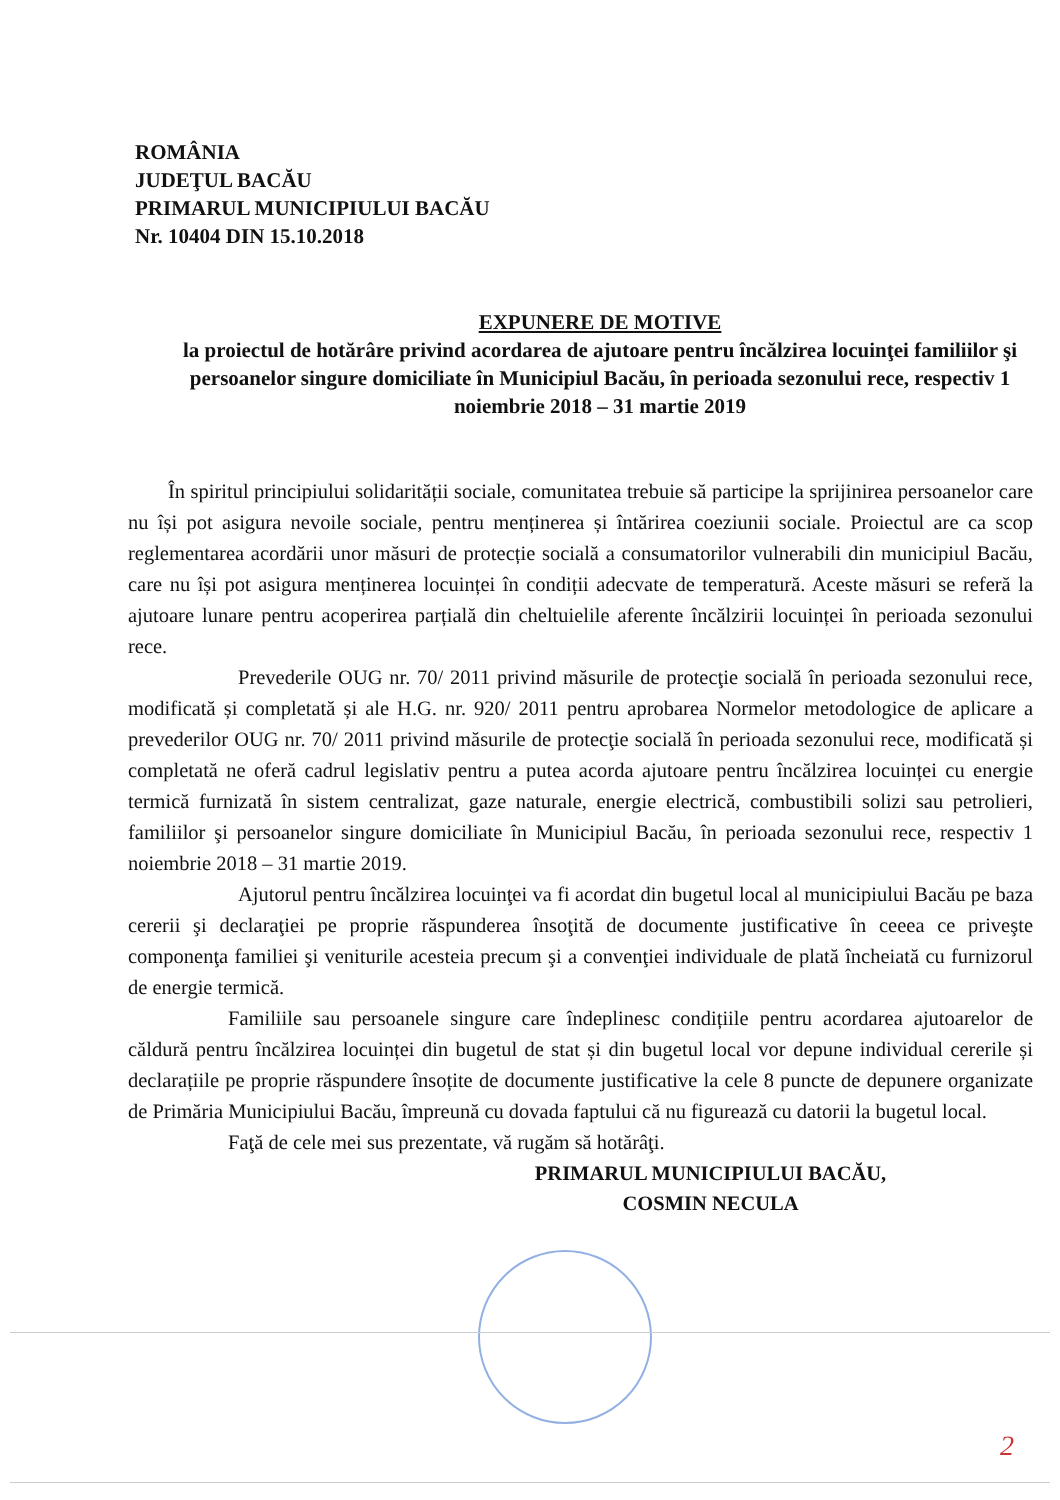ROMÂNIA
JUDEŢUL BACĂU
PRIMARUL MUNICIPIULUI BACĂU
Nr. 10404 DIN 15.10.2018
EXPUNERE DE MOTIVE
la proiectul de hotărâre privind acordarea de ajutoare pentru încălzirea locuinţei familiilor şi persoanelor singure domiciliate în Municipiul Bacău, în perioada sezonului rece, respectiv 1 noiembrie 2018 – 31 martie 2019
În spiritul principiului solidarității sociale, comunitatea trebuie să participe la sprijinirea persoanelor care nu își pot asigura nevoile sociale, pentru menținerea și întărirea coeziunii sociale. Proiectul are ca scop reglementarea acordării unor măsuri de protecție socială a consumatorilor vulnerabili din municipiul Bacău, care nu își pot asigura menținerea locuinței în condiții adecvate de temperatură. Aceste măsuri se referă la ajutoare lunare pentru acoperirea parțială din cheltuielile aferente încălzirii locuinței în perioada sezonului rece.
Prevederile OUG nr. 70/ 2011 privind măsurile de protecţie socială în perioada sezonului rece, modificată și completată și ale H.G. nr. 920/ 2011 pentru aprobarea Normelor metodologice de aplicare a prevederilor OUG nr. 70/ 2011 privind măsurile de protecţie socială în perioada sezonului rece, modificată și completată ne oferă cadrul legislativ pentru a putea acorda ajutoare pentru încălzirea locuinței cu energie termică furnizată în sistem centralizat, gaze naturale, energie electrică, combustibili solizi sau petrolieri, familiilor şi persoanelor singure domiciliate în Municipiul Bacău, în perioada sezonului rece, respectiv 1 noiembrie 2018 – 31 martie 2019.
Ajutorul pentru încălzirea locuinţei va fi acordat din bugetul local al municipiului Bacău pe baza cererii şi declaraţiei pe proprie răspunderea însoţită de documente justificative în ceeea ce priveşte componenţa familiei şi veniturile acesteia precum şi a convenţiei individuale de plată încheiată cu furnizorul de energie termică.
Familiile sau persoanele singure care îndeplinesc condițiile pentru acordarea ajutoarelor de căldură pentru încălzirea locuinței din bugetul de stat și din bugetul local vor depune individual cererile și declarațiile pe proprie răspundere însoțite de documente justificative la cele 8 puncte de depunere organizate de Primăria Municipiului Bacău, împreună cu dovada faptului că nu figurează cu datorii la bugetul local.
Faţă de cele mei sus prezentate, vă rugăm să hotărâţi.
PRIMARUL MUNICIPIULUI BACĂU,
COSMIN NECULA
2